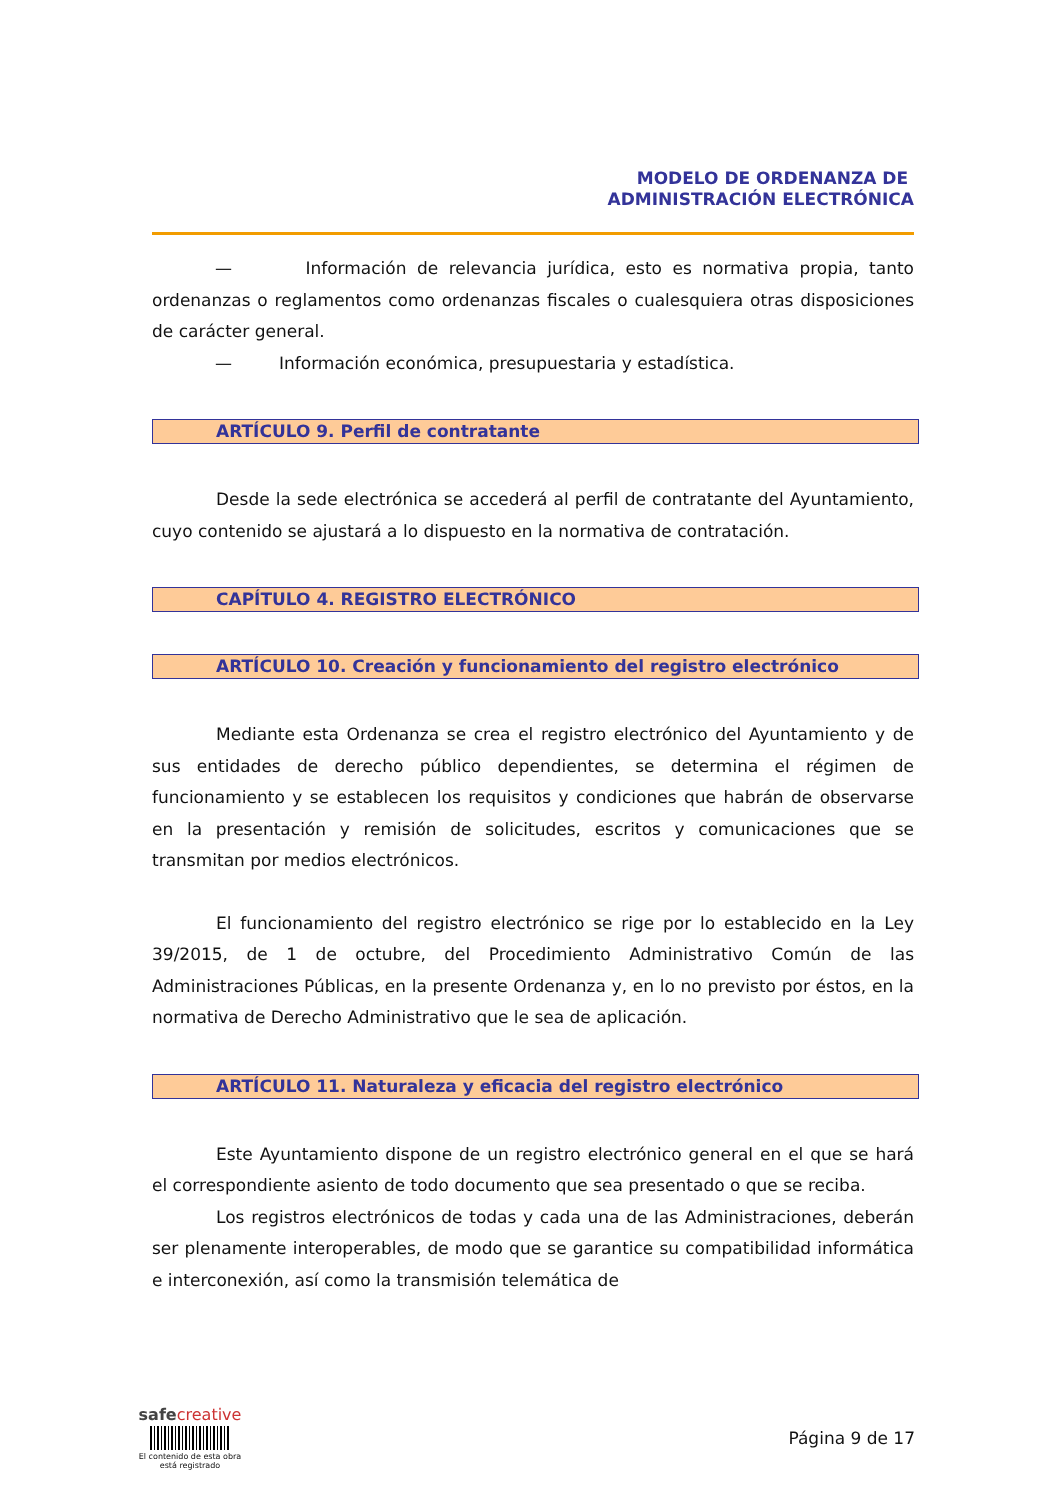MODELO DE ORDENANZA DE
ADMINISTRACIÓN ELECTRÓNICA
— Información de relevancia jurídica, esto es normativa propia, tanto ordenanzas o reglamentos como ordenanzas fiscales o cualesquiera otras disposiciones de carácter general.
— Información económica, presupuestaria y estadística.
ARTÍCULO 9. Perfil de contratante
Desde la sede electrónica se accederá al perfil de contratante del Ayuntamiento, cuyo contenido se ajustará a lo dispuesto en la normativa de contratación.
CAPÍTULO 4. REGISTRO ELECTRÓNICO
ARTÍCULO 10. Creación y funcionamiento del registro electrónico
Mediante esta Ordenanza se crea el registro electrónico del Ayuntamiento y de sus entidades de derecho público dependientes, se determina el régimen de funcionamiento y se establecen los requisitos y condiciones que habrán de observarse en la presentación y remisión de solicitudes, escritos y comunicaciones que se transmitan por medios electrónicos.
El funcionamiento del registro electrónico se rige por lo establecido en la Ley 39/2015, de 1 de octubre, del Procedimiento Administrativo Común de las Administraciones Públicas, en la presente Ordenanza y, en lo no previsto por éstos, en la normativa de Derecho Administrativo que le sea de aplicación.
ARTÍCULO 11. Naturaleza y eficacia del registro electrónico
Este Ayuntamiento dispone de un registro electrónico general en el que se hará el correspondiente asiento de todo documento que sea presentado o que se reciba.
Los registros electrónicos de todas y cada una de las Administraciones, deberán ser plenamente interoperables, de modo que se garantice su compatibilidad informática e interconexión, así como la transmisión telemática de
safe creative
El contenido de esta obra
está registrado
Página 9 de 17